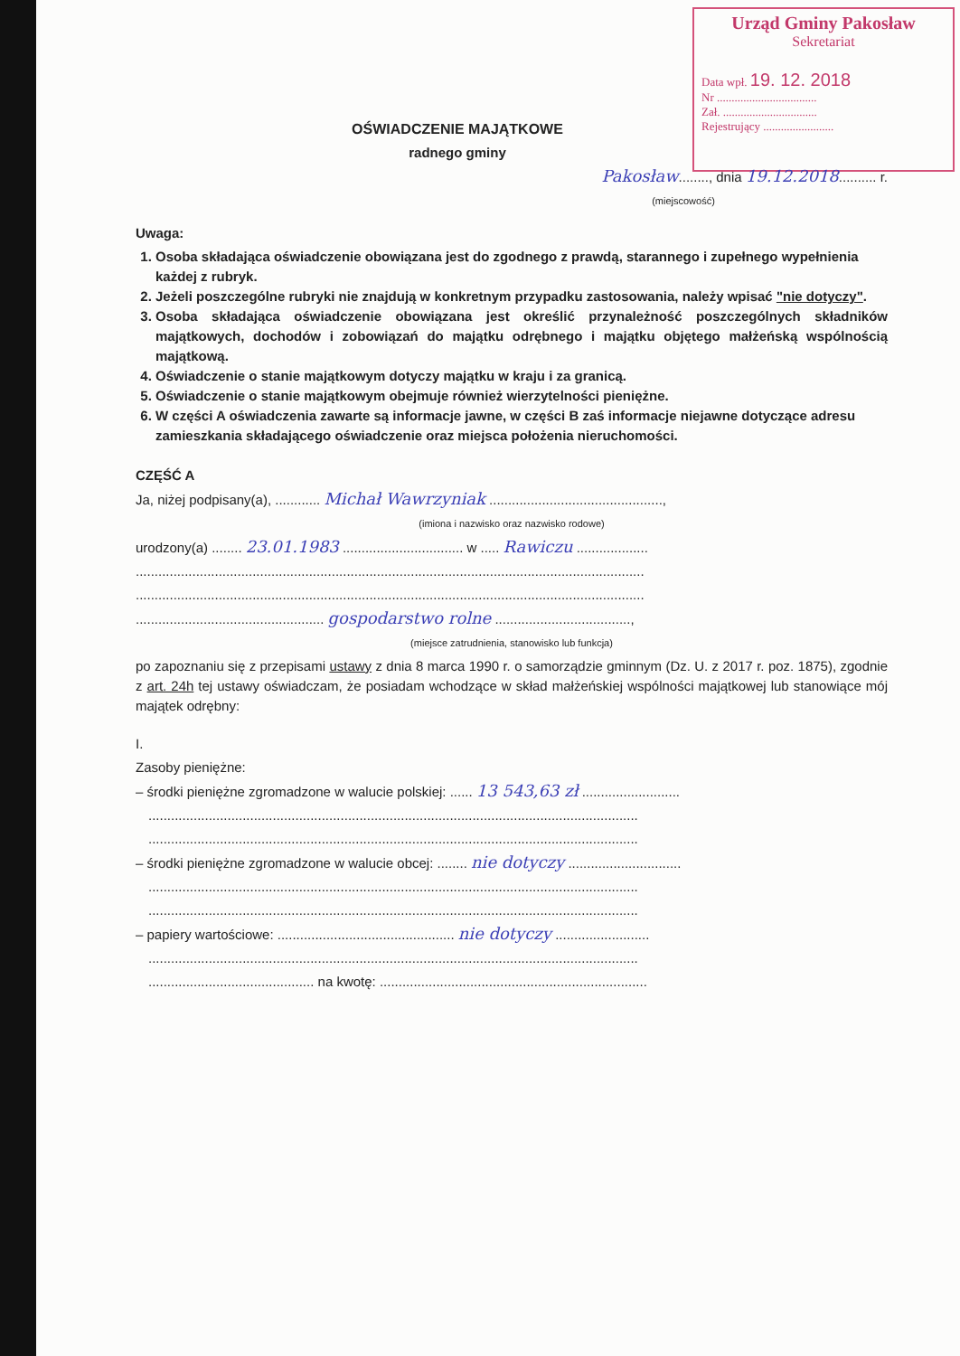Urząd Gminy Pakosław
Sekretariat
Data wpł. 19. 12. 2018
Nr ..................................
Zał. ................................
Rejestrujący ........................
OŚWIADCZENIE MAJĄTKOWE
radnego gminy
Pakosław........, dnia 19.12.2018.......... r.
(miejscowość)
Uwaga:
1. Osoba składająca oświadczenie obowiązana jest do zgodnego z prawdą, starannego i zupełnego wypełnienia każdej z rubryk.
2. Jeżeli poszczególne rubryki nie znajdują w konkretnym przypadku zastosowania, należy wpisać "nie dotyczy".
3. Osoba składająca oświadczenie obowiązana jest określić przynależność poszczególnych składników majątkowych, dochodów i zobowiązań do majątku odrębnego i majątku objętego małżeńską wspólnością majątkową.
4. Oświadczenie o stanie majątkowym dotyczy majątku w kraju i za granicą.
5. Oświadczenie o stanie majątkowym obejmuje również wierzytelności pieniężne.
6. W części A oświadczenia zawarte są informacje jawne, w części B zaś informacje niejawne dotyczące adresu zamieszkania składającego oświadczenie oraz miejsca położenia nieruchomości.
CZĘŚĆ A
Ja, niżej podpisany(a), ............ Michał Wawrzyniak ..............................................,
(imiona i nazwisko oraz nazwisko rodowe)
urodzony(a) ........ 23.01.1983 ................................ w ..... Rawiczu ...................
.......................................................................................................................................
.......................................................................................................................................
.................................................. gospodarstwo rolne ....................................,
(miejsce zatrudnienia, stanowisko lub funkcja)
po zapoznaniu się z przepisami ustawy z dnia 8 marca 1990 r. o samorządzie gminnym (Dz. U. z 2017 r. poz. 1875), zgodnie z art. 24h tej ustawy oświadczam, że posiadam wchodzące w skład małżeńskiej wspólności majątkowej lub stanowiące mój majątek odrębny:
I.
Zasoby pieniężne:
– środki pieniężne zgromadzone w walucie polskiej: ...... 13 543,63 zł ..........................
..................................................................................................................................
..................................................................................................................................
– środki pieniężne zgromadzone w walucie obcej: ........ nie dotyczy ..............................
..................................................................................................................................
..................................................................................................................................
– papiery wartościowe: ............................................... nie dotyczy .........................
..................................................................................................................................
............................................ na kwotę: .......................................................................